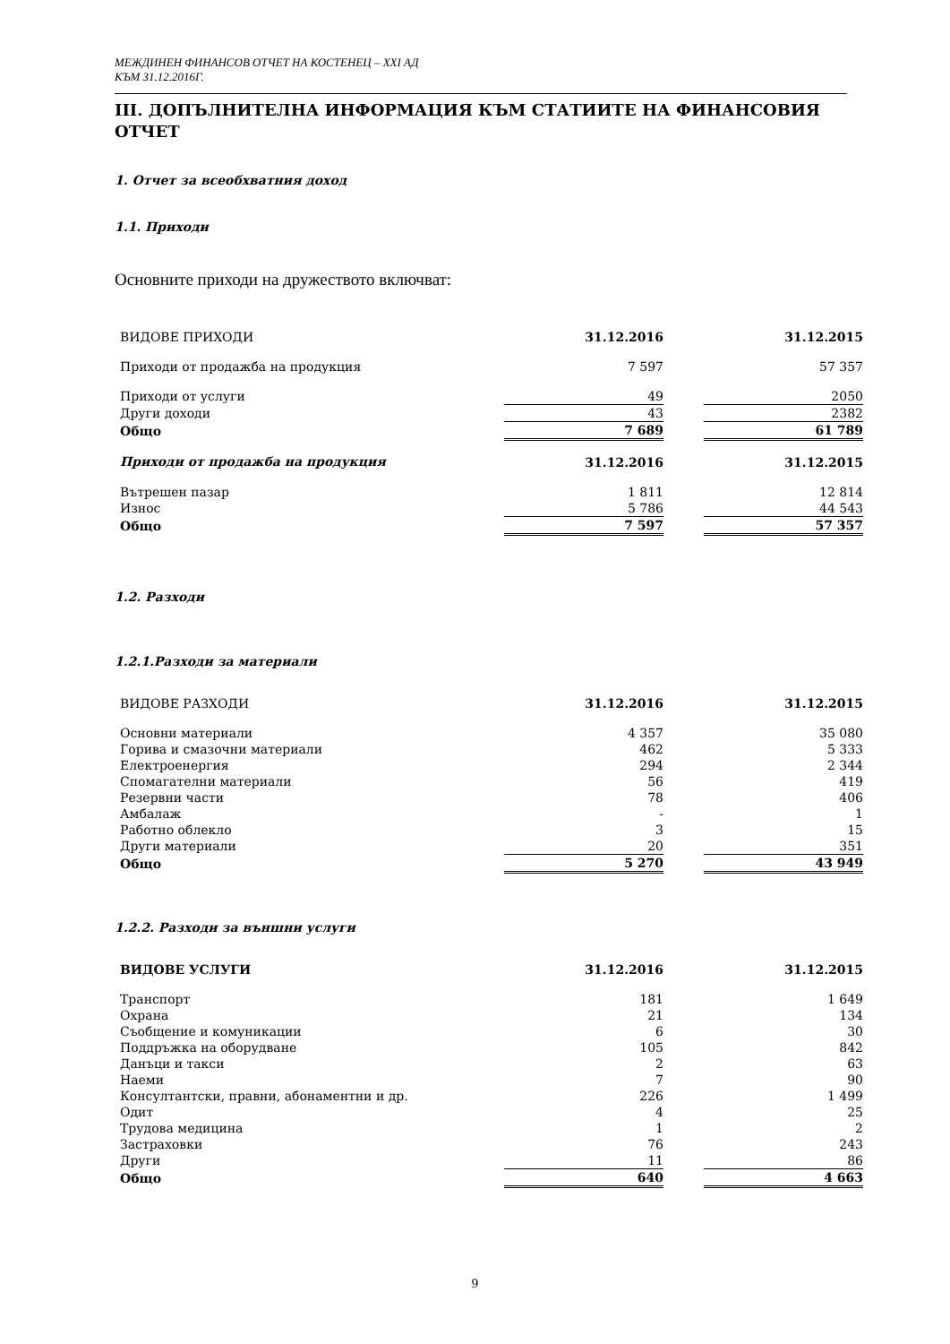МЕЖДИНЕН ФИНАНСОВ ОТЧЕТ НА КОСТЕНЕЦ – ХХІ АД
КЪМ 31.12.2016Г.
III. ДОПЪЛНИТЕЛНА ИНФОРМАЦИЯ КЪМ СТАТИИТЕ НА ФИНАНСОВИЯ ОТЧЕТ
1. Отчет за всеобхватния доход
1.1. Приходи
Основните приходи на дружеството включват:
| ВИДОВЕ ПРИХОДИ | 31.12.2016 | | 31.12.2015 |
| Приходи от продажба на продукция | 7 597 | | 57 357 |
| Приходи от услуги | 49 | | 2050 |
| Други доходи | 43 | | 2382 |
| Общо | 7 689 | | 61 789 |
| Приходи от продажба на продукция | 31.12.2016 | | 31.12.2015 |
| Вътрешен пазар | 1 811 | | 12 814 |
| Износ | 5 786 | | 44 543 |
| Общо | 7 597 | | 57 357 |
1.2. Разходи
1.2.1.Разходи за материали
| ВИДОВЕ РАЗХОДИ | 31.12.2016 | | 31.12.2015 |
| Основни материали | 4 357 | | 35 080 |
| Горива и смазочни материали | 462 | | 5 333 |
| Електроенергия | 294 | | 2 344 |
| Спомагателни материали | 56 | | 419 |
| Резервни части | 78 | | 406 |
| Амбалаж | - | | 1 |
| Работно облекло | 3 | | 15 |
| Други материали | 20 | | 351 |
| Общо | 5 270 | | 43 949 |
1.2.2. Разходи за външни услуги
| ВИДОВЕ УСЛУГИ | 31.12.2016 | | 31.12.2015 |
| Транспорт | 181 | | 1 649 |
| Охрана | 21 | | 134 |
| Съобщение и комуникации | 6 | | 30 |
| Поддръжка на оборудване | 105 | | 842 |
| Данъци и такси | 2 | | 63 |
| Наеми | 7 | | 90 |
| Консултантски, правни, абонаментни и др. | 226 | | 1 499 |
| Одит | 4 | | 25 |
| Трудова медицина | 1 | | 2 |
| Застраховки | 76 | | 243 |
| Други | 11 | | 86 |
| Общо | 640 | | 4 663 |
9